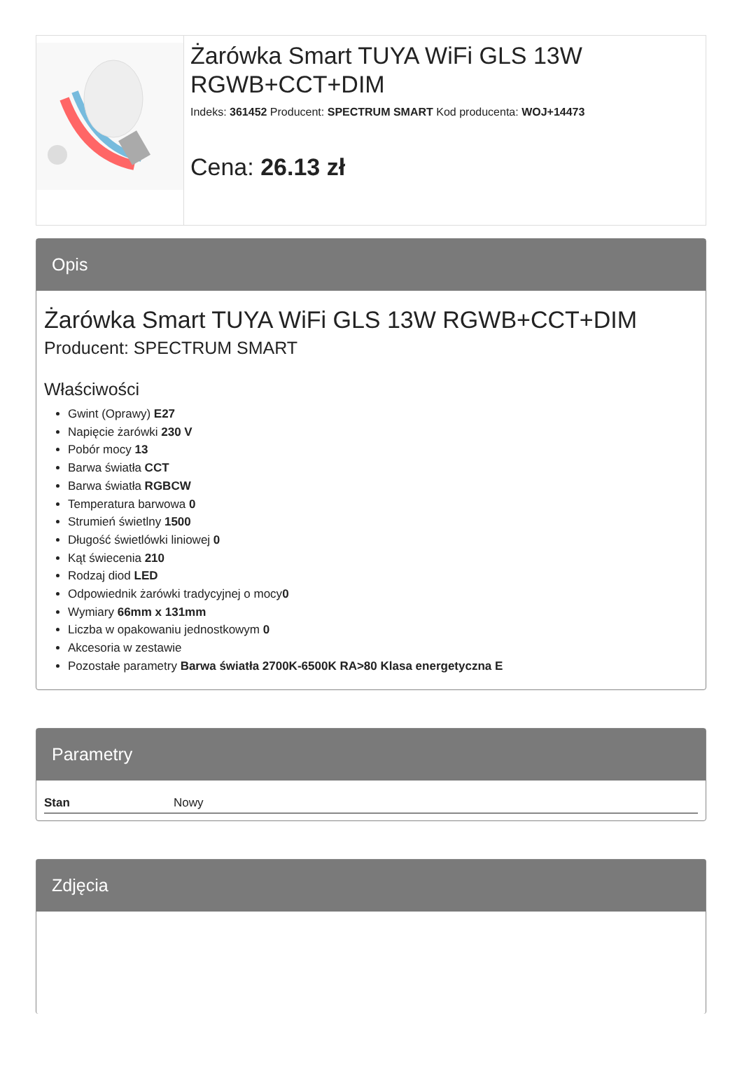Żarówka Smart TUYA WiFi GLS 13W RGWB+CCT+DIM
Indeks: 361452 Producent: SPECTRUM SMART Kod producenta: WOJ+14473
Cena: 26.13 zł
Opis
Żarówka Smart TUYA WiFi GLS 13W RGWB+CCT+DIM
Producent: SPECTRUM SMART
Właściwości
Gwint (Oprawy) E27
Napięcie żarówki 230 V
Pobór mocy 13
Barwa światła CCT
Barwa światła RGBCW
Temperatura barwowa 0
Strumień świetlny 1500
Długość świetlówki liniowej 0
Kąt świecenia 210
Rodzaj diod LED
Odpowiednik żarówki tradycyjnej o mocy0
Wymiary 66mm x 131mm
Liczba w opakowaniu jednostkowym 0
Akcesoria w zestawie
Pozostałe parametry Barwa światła 2700K-6500K RA>80 Klasa energetyczna E
Parametry
| Stan | Nowy |
Zdjęcia